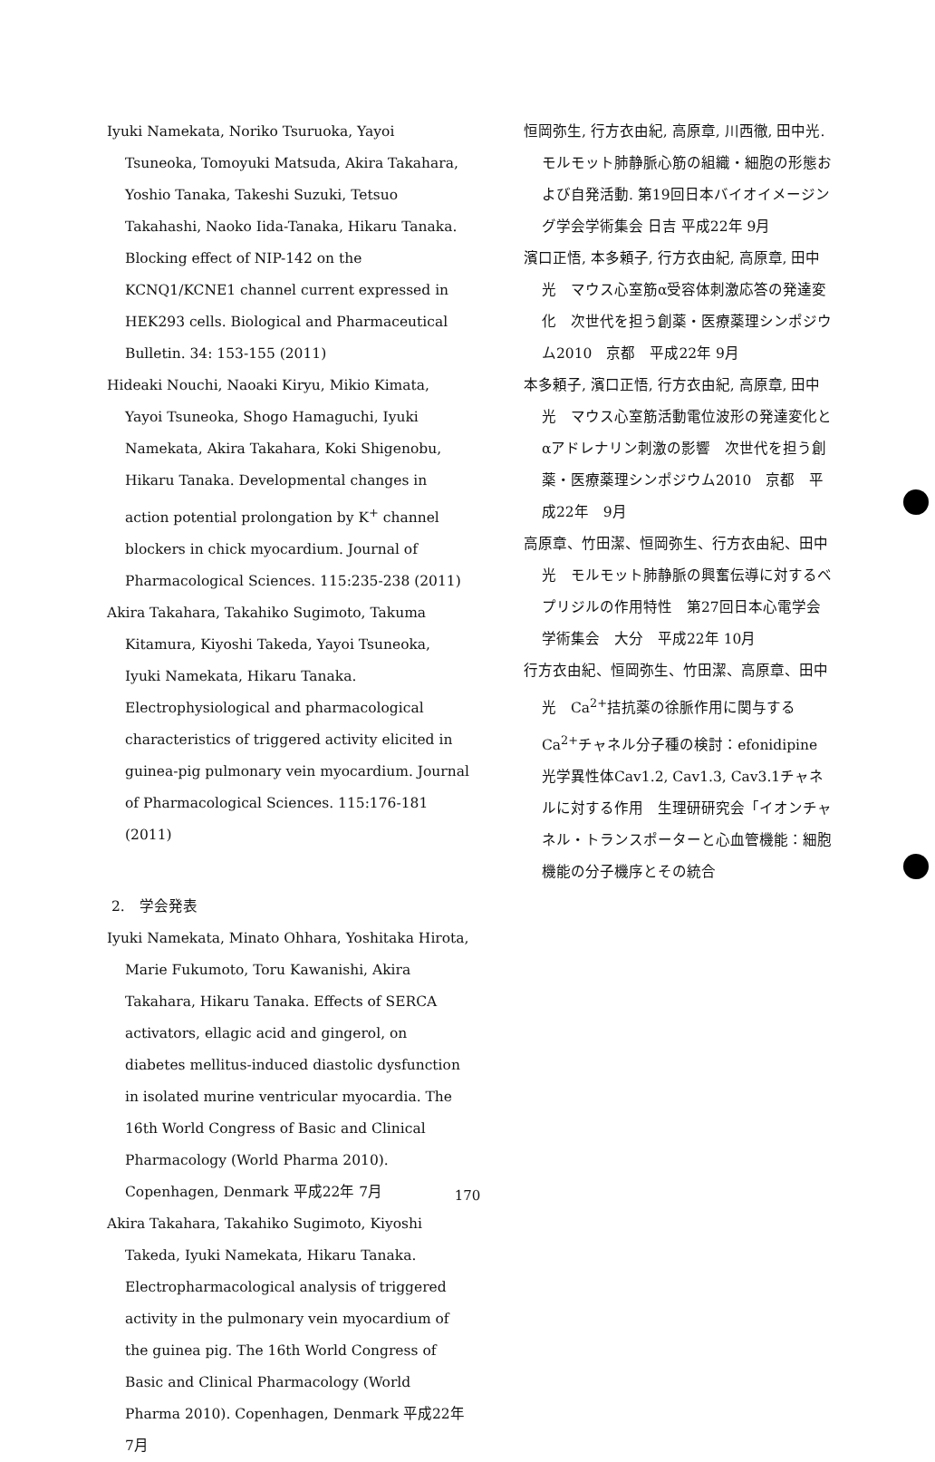Iyuki Namekata, Noriko Tsuruoka, Yayoi Tsuneoka, Tomoyuki Matsuda, Akira Takahara, Yoshio Tanaka, Takeshi Suzuki, Tetsuo Takahashi, Naoko Iida-Tanaka, Hikaru Tanaka. Blocking effect of NIP-142 on the KCNQ1/KCNE1 channel current expressed in HEK293 cells. Biological and Pharmaceutical Bulletin. 34: 153-155 (2011)
Hideaki Nouchi, Naoaki Kiryu, Mikio Kimata, Yayoi Tsuneoka, Shogo Hamaguchi, Iyuki Namekata, Akira Takahara, Koki Shigenobu, Hikaru Tanaka. Developmental changes in action potential prolongation by K<sup>+</sup> channel blockers in chick myocardium. Journal of Pharmacological Sciences. 115:235-238 (2011)
Akira Takahara, Takahiko Sugimoto, Takuma Kitamura, Kiyoshi Takeda, Yayoi Tsuneoka, Iyuki Namekata, Hikaru Tanaka. Electrophysiological and pharmacological characteristics of triggered activity elicited in guinea-pig pulmonary vein myocardium. Journal of Pharmacological Sciences. 115:176-181 (2011)
2.　学会発表
Iyuki Namekata, Minato Ohhara, Yoshitaka Hirota, Marie Fukumoto, Toru Kawanishi, Akira Takahara, Hikaru Tanaka. Effects of SERCA activators, ellagic acid and gingerol, on diabetes mellitus-induced diastolic dysfunction in isolated murine ventricular myocardia. The 16th World Congress of Basic and Clinical Pharmacology (World Pharma 2010). Copenhagen, Denmark 平成22年 7月
Akira Takahara, Takahiko Sugimoto, Kiyoshi Takeda, Iyuki Namekata, Hikaru Tanaka. Electropharmacological analysis of triggered activity in the pulmonary vein myocardium of the guinea pig. The 16th World Congress of Basic and Clinical Pharmacology (World Pharma 2010). Copenhagen, Denmark 平成22年 7月
恒岡弥生, 行方衣由紀, 高原章, 川西徹, 田中光. モルモット肺静脈心筋の組織・細胞の形態および自発活動. 第19回日本バイオイメージング学会学術集会 日吉 平成22年 9月
濱口正悟, 本多頼子, 行方衣由紀, 高原章, 田中光　マウス心室筋α受容体刺激応答の発達変化　次世代を担う創薬・医療薬理シンポジウム2010　京都　平成22年 9月
本多頼子, 濱口正悟, 行方衣由紀, 高原章, 田中光　マウス心室筋活動電位波形の発達変化とαアドレナリン刺激の影響　次世代を担う創薬・医療薬理シンポジウム2010　京都　平成22年　9月
高原章、竹田潔、恒岡弥生、行方衣由紀、田中光　モルモット肺静脈の興奮伝導に対するベプリジルの作用特性　第27回日本心電学会学術集会　大分　平成22年 10月
行方衣由紀、恒岡弥生、竹田潔、高原章、田中光　Ca<sup>2+</sup>拮抗薬の徐脈作用に関与するCa<sup>2+</sup>チャネル分子種の検討：efonidipine光学異性体Cav1.2, Cav1.3, Cav3.1チャネルに対する作用　生理研研究会「イオンチャネル・トランスポーターと心血管機能：細胞機能の分子機序とその統合
170